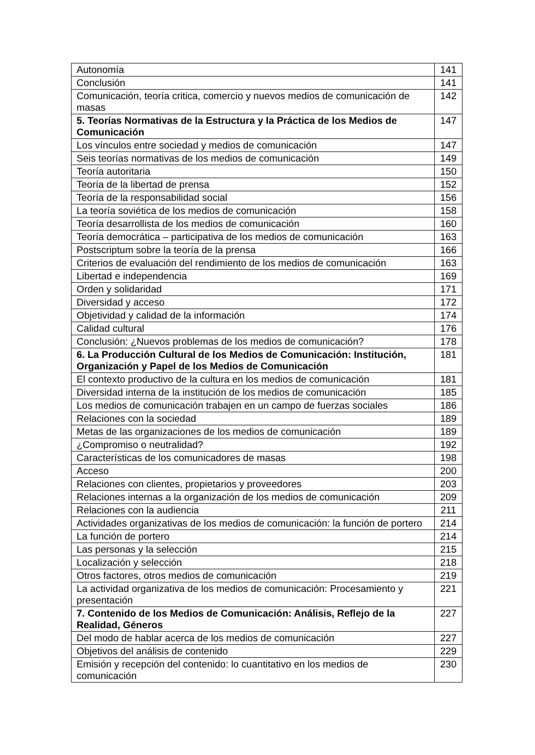| Autonomía | 141 |
| Conclusión | 141 |
| Comunicación, teoría critica, comercio y nuevos medios de comunicación de masas | 142 |
| 5. Teorías Normativas de la Estructura y la Práctica de los Medios de Comunicación | 147 |
| Los vínculos entre sociedad y medios de comunicación | 147 |
| Seis teorías normativas de los medios de comunicación | 149 |
| Teoría autoritaria | 150 |
| Teoría de la libertad de prensa | 152 |
| Teoría de la responsabilidad social | 156 |
| La teoría soviética de los medios de comunicación | 158 |
| Teoría desarrollista de los medios de comunicación | 160 |
| Teoría democrática – participativa de los medios de comunicación | 163 |
| Postscriptum sobre la teoría de la prensa | 166 |
| Criterios de evaluación del rendimiento de los medios de comunicación | 163 |
| Libertad e independencia | 169 |
| Orden y solidaridad | 171 |
| Diversidad y acceso | 172 |
| Objetividad y calidad de la información | 174 |
| Calidad cultural | 176 |
| Conclusión: ¿Nuevos problemas de los medios de comunicación? | 178 |
| 6. La Producción Cultural de los Medios de Comunicación: Institución, Organización y Papel de los Medios de Comunicación | 181 |
| El contexto productivo de la cultura en los medios de comunicación | 181 |
| Diversidad interna de la institución de los medios de comunicación | 185 |
| Los medios de comunicación trabajen en un campo de fuerzas sociales | 186 |
| Relaciones con la sociedad | 189 |
| Metas de las organizaciones de los medios de comunicación | 189 |
| ¿Compromiso o neutralidad? | 192 |
| Características de los comunicadores de masas | 198 |
| Acceso | 200 |
| Relaciones con clientes, propietarios y proveedores | 203 |
| Relaciones internas a la organización de los medios de comunicación | 209 |
| Relaciones con la audiencia | 211 |
| Actividades organizativas de los medios de comunicación: la función de portero | 214 |
| La función de portero | 214 |
| Las personas y la selección | 215 |
| Localización y selección | 218 |
| Otros factores, otros medios de comunicación | 219 |
| La actividad organizativa de los medios de comunicación: Procesamiento y presentación | 221 |
| 7. Contenido de los Medios de Comunicación: Análisis, Reflejo de la Realidad, Géneros | 227 |
| Del modo de hablar acerca de los medios de comunicación | 227 |
| Objetivos del análisis de contenido | 229 |
| Emisión y recepción del contenido: lo cuantitativo en los medios de comunicación | 230 |